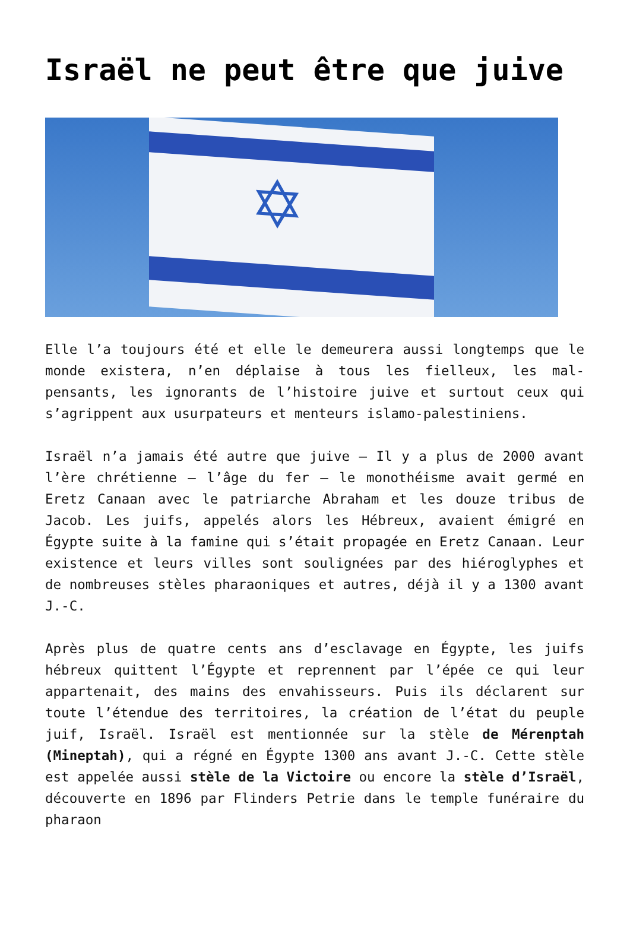Israël ne peut être que juive
✡
Elle l’a toujours été et elle le demeurera aussi longtemps que le monde existera, n’en déplaise à tous les fielleux, les mal-pensants, les ignorants de l’histoire juive et surtout ceux qui s’agrippent aux usurpateurs et menteurs islamo-palestiniens.
Israël n’a jamais été autre que juive – Il y a plus de 2000 avant l’ère chrétienne – l’âge du fer – le monothéisme avait germé en Eretz Canaan avec le patriarche Abraham et les douze tribus de Jacob. Les juifs, appelés alors les Hébreux, avaient émigré en Égypte suite à la famine qui s’était propagée en Eretz Canaan. Leur existence et leurs villes sont soulignées par des hiéroglyphes et de nombreuses stèles pharaoniques et autres, déjà il y a 1300 avant J.-C.
Après plus de quatre cents ans d’esclavage en Égypte, les juifs hébreux quittent l’Égypte et reprennent par l’épée ce qui leur appartenait, des mains des envahisseurs. Puis ils déclarent sur toute l’étendue des territoires, la création de l’état du peuple juif, Israël. Israël est mentionnée sur la stèle de Mérenptah (Mineptah), qui a régné en Égypte 1300 ans avant J.-C. Cette stèle est appelée aussi stèle de la Victoire ou encore la stèle d’Israël, découverte en 1896 par Flinders Petrie dans le temple funéraire du pharaon